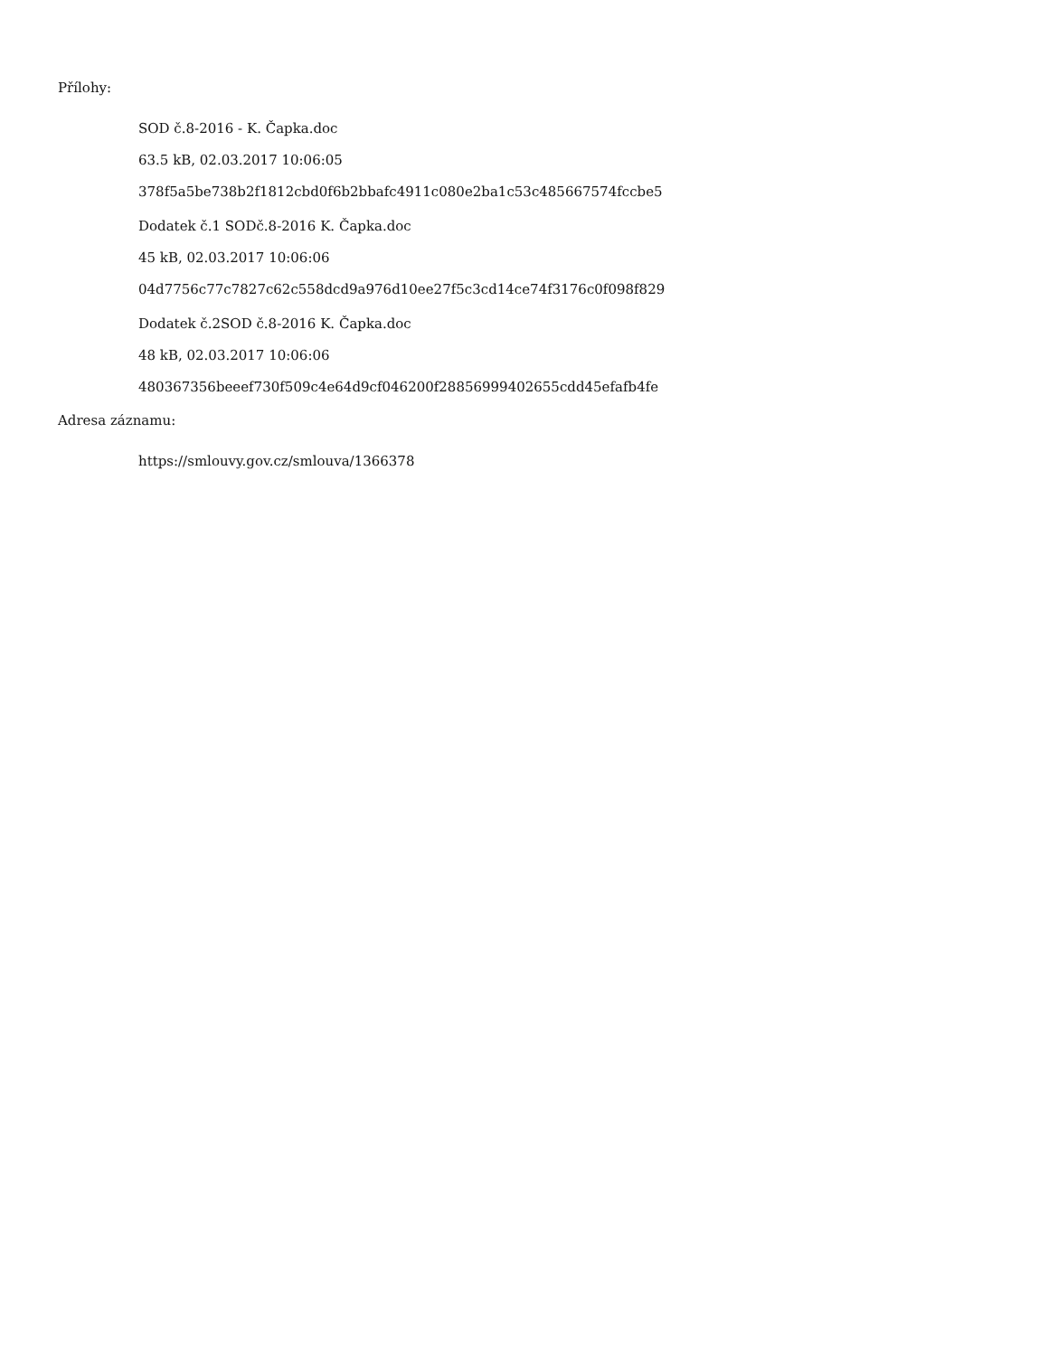Přílohy:
SOD č.8-2016 - K. Čapka.doc
63.5 kB, 02.03.2017 10:06:05
378f5a5be738b2f1812cbd0f6b2bbafc4911c080e2ba1c53c485667574fccbe5
Dodatek č.1 SODč.8-2016 K. Čapka.doc
45 kB, 02.03.2017 10:06:06
04d7756c77c7827c62c558dcd9a976d10ee27f5c3cd14ce74f3176c0f098f829
Dodatek č.2SOD č.8-2016 K. Čapka.doc
48 kB, 02.03.2017 10:06:06
480367356beeef730f509c4e64d9cf046200f28856999402655cdd45efafb4fe
Adresa záznamu:
https://smlouvy.gov.cz/smlouva/1366378